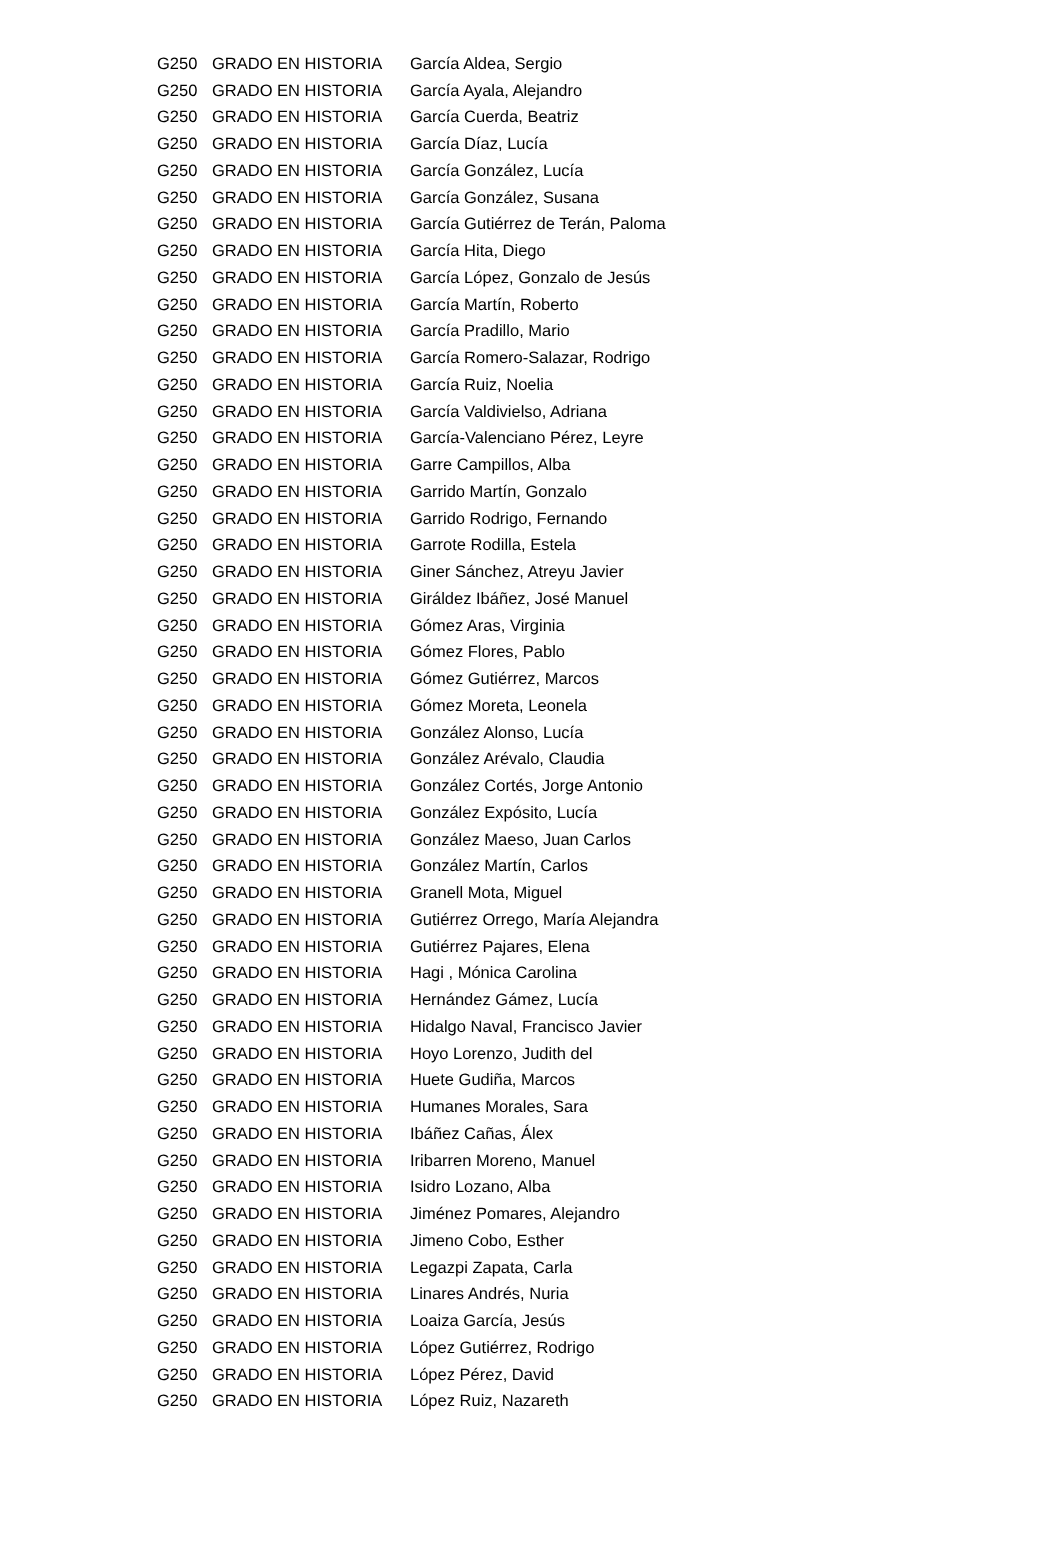| G250 | GRADO EN HISTORIA | García Aldea, Sergio |
| G250 | GRADO EN HISTORIA | García Ayala, Alejandro |
| G250 | GRADO EN HISTORIA | García Cuerda, Beatriz |
| G250 | GRADO EN HISTORIA | García Díaz, Lucía |
| G250 | GRADO EN HISTORIA | García González, Lucía |
| G250 | GRADO EN HISTORIA | García González, Susana |
| G250 | GRADO EN HISTORIA | García Gutiérrez de Terán, Paloma |
| G250 | GRADO EN HISTORIA | García Hita, Diego |
| G250 | GRADO EN HISTORIA | García López, Gonzalo de Jesús |
| G250 | GRADO EN HISTORIA | García Martín, Roberto |
| G250 | GRADO EN HISTORIA | García Pradillo, Mario |
| G250 | GRADO EN HISTORIA | García Romero-Salazar, Rodrigo |
| G250 | GRADO EN HISTORIA | García Ruiz, Noelia |
| G250 | GRADO EN HISTORIA | García Valdivielso, Adriana |
| G250 | GRADO EN HISTORIA | García-Valenciano Pérez, Leyre |
| G250 | GRADO EN HISTORIA | Garre Campillos, Alba |
| G250 | GRADO EN HISTORIA | Garrido Martín, Gonzalo |
| G250 | GRADO EN HISTORIA | Garrido Rodrigo, Fernando |
| G250 | GRADO EN HISTORIA | Garrote Rodilla, Estela |
| G250 | GRADO EN HISTORIA | Giner Sánchez, Atreyu Javier |
| G250 | GRADO EN HISTORIA | Giráldez Ibáñez, José Manuel |
| G250 | GRADO EN HISTORIA | Gómez Aras, Virginia |
| G250 | GRADO EN HISTORIA | Gómez Flores, Pablo |
| G250 | GRADO EN HISTORIA | Gómez Gutiérrez, Marcos |
| G250 | GRADO EN HISTORIA | Gómez Moreta, Leonela |
| G250 | GRADO EN HISTORIA | González Alonso, Lucía |
| G250 | GRADO EN HISTORIA | González Arévalo, Claudia |
| G250 | GRADO EN HISTORIA | González Cortés, Jorge Antonio |
| G250 | GRADO EN HISTORIA | González Expósito, Lucía |
| G250 | GRADO EN HISTORIA | González Maeso, Juan Carlos |
| G250 | GRADO EN HISTORIA | González Martín, Carlos |
| G250 | GRADO EN HISTORIA | Granell Mota, Miguel |
| G250 | GRADO EN HISTORIA | Gutiérrez Orrego, María Alejandra |
| G250 | GRADO EN HISTORIA | Gutiérrez Pajares, Elena |
| G250 | GRADO EN HISTORIA | Hagi , Mónica Carolina |
| G250 | GRADO EN HISTORIA | Hernández Gámez, Lucía |
| G250 | GRADO EN HISTORIA | Hidalgo Naval, Francisco Javier |
| G250 | GRADO EN HISTORIA | Hoyo Lorenzo, Judith del |
| G250 | GRADO EN HISTORIA | Huete Gudiña, Marcos |
| G250 | GRADO EN HISTORIA | Humanes Morales, Sara |
| G250 | GRADO EN HISTORIA | Ibáñez Cañas, Álex |
| G250 | GRADO EN HISTORIA | Iribarren Moreno, Manuel |
| G250 | GRADO EN HISTORIA | Isidro Lozano, Alba |
| G250 | GRADO EN HISTORIA | Jiménez Pomares, Alejandro |
| G250 | GRADO EN HISTORIA | Jimeno Cobo, Esther |
| G250 | GRADO EN HISTORIA | Legazpi Zapata, Carla |
| G250 | GRADO EN HISTORIA | Linares Andrés, Nuria |
| G250 | GRADO EN HISTORIA | Loaiza García, Jesús |
| G250 | GRADO EN HISTORIA | López Gutiérrez, Rodrigo |
| G250 | GRADO EN HISTORIA | López Pérez, David |
| G250 | GRADO EN HISTORIA | López Ruiz, Nazareth |